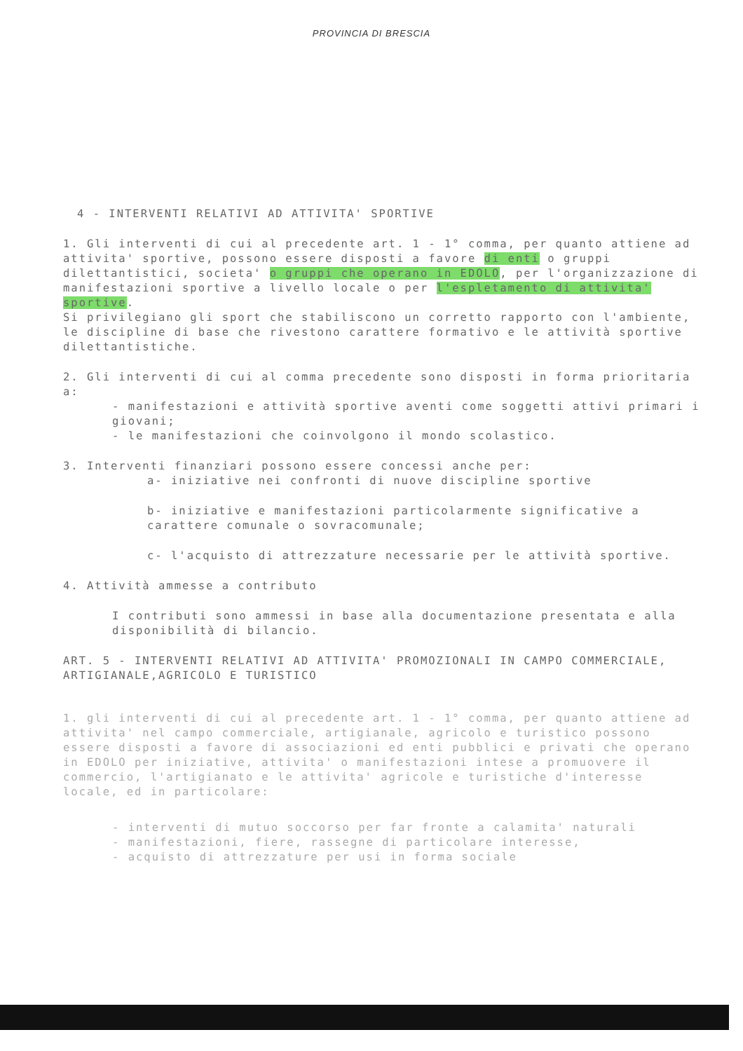PROVINCIA DI BRESCIA
4 - INTERVENTI RELATIVI AD ATTIVITA' SPORTIVE
1. Gli interventi di cui al precedente art. 1 - 1° comma, per quanto attiene ad attivita' sportive, possono essere disposti a favore di enti o gruppi dilettantistici, societa' o gruppi che operano in EDOLO, per l'organizzazione di manifestazioni sportive a livello locale o per l'espletamento di attivita' sportive.
Si privilegiano gli sport che stabiliscono un corretto rapporto con l'ambiente, le discipline di base che rivestono carattere formativo e le attività sportive dilettantistiche.
2. Gli interventi di cui al comma precedente sono disposti in forma prioritaria a:
- manifestazioni e attività sportive aventi come soggetti attivi primari i giovani;
- le manifestazioni che coinvolgono il mondo scolastico.
3. Interventi finanziari possono essere concessi anche per:
a- iniziative nei confronti di nuove discipline sportive
b- iniziative e manifestazioni particolarmente significative a carattere comunale o sovracomunale;
c- l'acquisto di attrezzature necessarie per le attività sportive.
4. Attività ammesse a contributo
I contributi sono ammessi in base alla documentazione presentata e alla disponibilità di bilancio.
ART. 5 - INTERVENTI RELATIVI AD ATTIVITA' PROMOZIONALI IN CAMPO COMMERCIALE, ARTIGIANALE,AGRICOLO E TURISTICO
1. gli interventi di cui al precedente art. 1 - 1° comma, per quanto attiene ad attivita' nel campo commerciale, artigianale, agricolo e turistico possono essere disposti a favore di associazioni ed enti pubblici e privati che operano in EDOLO per iniziative, attivita' o manifestazioni intese a promuovere il commercio, l'artigianato e le attivita' agricole e turistiche d'interesse locale, ed in particolare:
- interventi di mutuo soccorso per far fronte a calamita' naturali
- manifestazioni, fiere, rassegne di particolare interesse,
- acquisto di attrezzature per usi in forma sociale